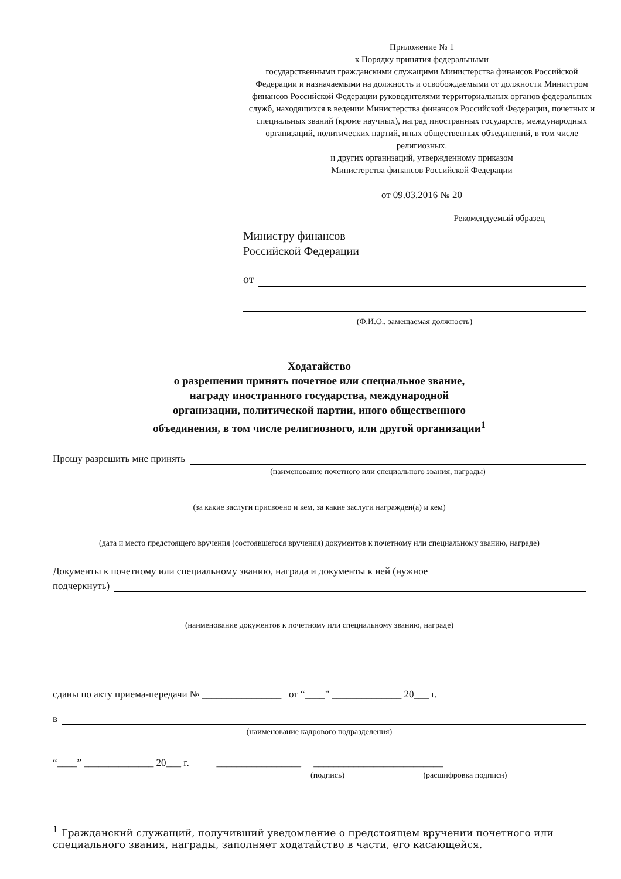Приложение № 1
к Порядку принятия федеральными
государственными гражданскими служащими Министерства финансов Российской Федерации и назначаемыми на должность и освобождаемыми от должности Министром финансов Российской Федерации руководителями территориальных органов федеральных служб, находящихся в ведении Министерства финансов Российской Федерации, почетных и специальных званий (кроме научных), наград иностранных государств, международных организаций, политических партий, иных общественных объединений, в том числе религиозных.
и других организаций, утвержденному приказом
Министерства финансов Российской Федерации
от 09.03.2016 № 20
Рекомендуемый образец
Министру финансов
Российской Федерации
от
(Ф.И.О., замещаемая должность)
Ходатайство
о разрешении принять почетное или специальное звание,
награду иностранного государства, международной
организации, политической партии, иного общественного
объединения, в том числе религиозного, или другой организации<sup>1</sup>
Прошу разрешить мне принять
(наименование почетного или специального звания, награды)
(за какие заслуги присвоено и кем, за какие заслуги награжден(а) и кем)
(дата и место предстоящего вручения (состоявшегося вручения) документов к почетному или специальному званию, награде)
Документы к почетному или специальному званию, награда и документы к ней (нужное
подчеркнуть)
(наименование документов к почетному или специальному званию, награде)
сданы по акту приема-передачи № ________________ от “____” ______________ 20___ г.
в
(наименование кадрового подразделения)
“____” ______________ 20___ г. _________________ __________________________
(подпись) (расшифровка подписи)
<sup>1</sup> Гражданский служащий, получивший уведомление о предстоящем вручении почетного или специального звания, награды, заполняет ходатайство в части, его касающейся.